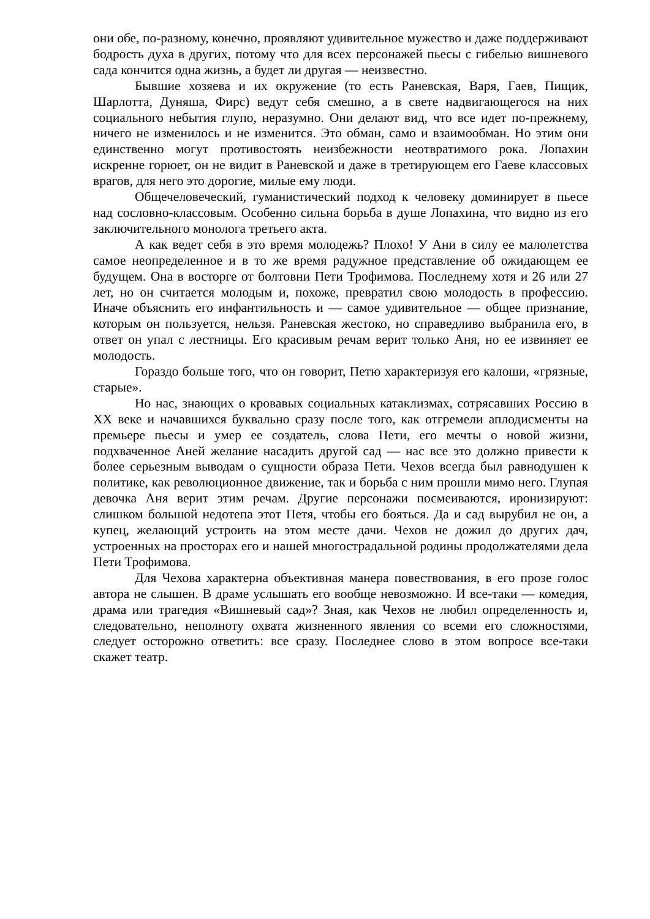они обе, по-разному, конечно, проявляют удивительное мужество и даже поддерживают бодрость духа в других, потому что для всех персонажей пьесы с гибелью вишневого сада кончится одна жизнь, а будет ли другая — неизвестно.
Бывшие хозяева и их окружение (то есть Раневская, Варя, Гаев, Пищик, Шарлотта, Дуняша, Фирс) ведут себя смешно, а в свете надвигающегося на них социального небытия глупо, неразумно. Они делают вид, что все идет по-прежнему, ничего не изменилось и не изменится. Это обман, само и взаимообман. Но этим они единственно могут противостоять неизбежности неотвратимого рока. Лопахин искренне горюет, он не видит в Раневской и даже в третирующем его Гаеве классовых врагов, для него это дорогие, милые ему люди.
Общечеловеческий, гуманистический подход к человеку доминирует в пьесе над сословно-классовым. Особенно сильна борьба в душе Лопахина, что видно из его заключительного монолога третьего акта.
А как ведет себя в это время молодежь? Плохо! У Ани в силу ее малолетства самое неопределенное и в то же время радужное представление об ожидающем ее будущем. Она в восторге от болтовни Пети Трофимова. Последнему хотя и 26 или 27 лет, но он считается молодым и, похоже, превратил свою молодость в профессию. Иначе объяснить его инфантильность и — самое удивительное — общее признание, которым он пользуется, нельзя. Раневская жестоко, но справедливо выбранила его, в ответ он упал с лестницы. Его красивым речам верит только Аня, но ее извиняет ее молодость.
Гораздо больше того, что он говорит, Петю характеризуя его калоши, «грязные, старые».
Но нас, знающих о кровавых социальных катаклизмах, сотрясавших Россию в XX веке и начавшихся буквально сразу после того, как отгремели аплодисменты на премьере пьесы и умер ее создатель, слова Пети, его мечты о новой жизни, подхваченное Аней желание насадить другой сад — нас все это должно привести к более серьезным выводам о сущности образа Пети. Чехов всегда был равнодушен к политике, как революционное движение, так и борьба с ним прошли мимо него. Глупая девочка Аня верит этим речам. Другие персонажи посмеиваются, иронизируют: слишком большой недотепа этот Петя, чтобы его бояться. Да и сад вырубил не он, а купец, желающий устроить на этом месте дачи. Чехов не дожил до других дач, устроенных на просторах его и нашей многострадальной родины продолжателями дела Пети Трофимова.
Для Чехова характерна объективная манера повествования, в его прозе голос автора не слышен. В драме услышать его вообще невозможно. И все-таки — комедия, драма или трагедия «Вишневый сад»? Зная, как Чехов не любил определенность и, следовательно, неполноту охвата жизненного явления со всеми его сложностями, следует осторожно ответить: все сразу. Последнее слово в этом вопросе все-таки скажет театр.